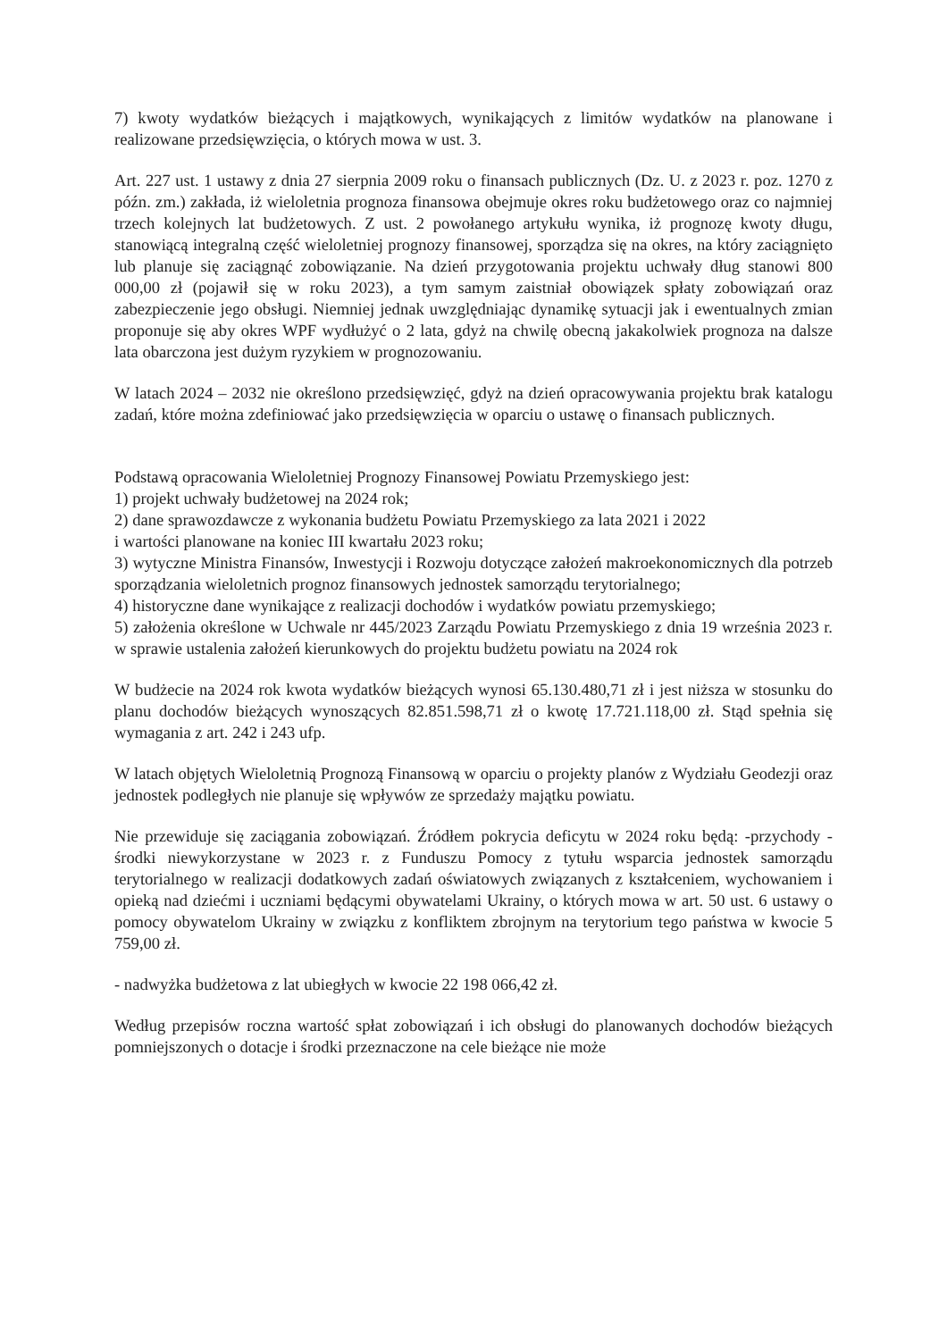7) kwoty wydatków bieżących i majątkowych, wynikających z limitów wydatków na planowane i realizowane przedsięwzięcia, o których mowa w ust. 3.
Art. 227 ust. 1 ustawy z dnia 27 sierpnia 2009 roku o finansach publicznych (Dz. U. z 2023 r. poz. 1270 z późn. zm.) zakłada, iż wieloletnia prognoza finansowa obejmuje okres roku budżetowego oraz co najmniej trzech kolejnych lat budżetowych. Z ust. 2 powołanego artykułu wynika, iż prognozę kwoty długu, stanowiącą integralną część wieloletniej prognozy finansowej, sporządza się na okres, na który zaciągnięto lub planuje się zaciągnąć zobowiązanie. Na dzień przygotowania projektu uchwały dług stanowi 800 000,00 zł (pojawił się w roku 2023), a tym samym zaistniał obowiązek spłaty zobowiązań oraz zabezpieczenie jego obsługi. Niemniej jednak uwzględniając dynamikę sytuacji jak i ewentualnych zmian proponuje się aby okres WPF wydłużyć o 2 lata, gdyż na chwilę obecną jakakolwiek prognoza na dalsze lata obarczona jest dużym ryzykiem w prognozowaniu.
W latach 2024 – 2032 nie określono przedsięwzięć, gdyż na dzień opracowywania projektu brak katalogu zadań, które można zdefiniować jako przedsięwzięcia w oparciu o ustawę o finansach publicznych.
Podstawą opracowania Wieloletniej Prognozy Finansowej Powiatu Przemyskiego jest:
1) projekt uchwały budżetowej na 2024 rok;
2) dane sprawozdawcze z wykonania budżetu Powiatu Przemyskiego za lata 2021 i 2022
i wartości planowane na koniec III kwartału 2023 roku;
3) wytyczne Ministra Finansów, Inwestycji i Rozwoju dotyczące założeń makroekonomicznych dla potrzeb sporządzania wieloletnich prognoz finansowych jednostek samorządu terytorialnego;
4) historyczne dane wynikające z realizacji dochodów i wydatków powiatu przemyskiego;
5) założenia określone w Uchwale nr 445/2023 Zarządu Powiatu Przemyskiego z dnia 19 września 2023 r. w sprawie ustalenia założeń kierunkowych do projektu budżetu powiatu na 2024 rok
W budżecie na 2024 rok kwota wydatków bieżących wynosi 65.130.480,71 zł i jest niższa w stosunku do planu dochodów bieżących wynoszących 82.851.598,71 zł o kwotę 17.721.118,00 zł. Stąd spełnia się wymagania z art. 242 i 243 ufp.
W latach objętych Wieloletnią Prognozą Finansową w oparciu o projekty planów z Wydziału Geodezji oraz jednostek podległych nie planuje się wpływów ze sprzedaży majątku powiatu.
Nie przewiduje się zaciągania zobowiązań. Źródłem pokrycia deficytu w 2024 roku będą: -przychody - środki niewykorzystane w 2023 r. z Funduszu Pomocy z tytułu wsparcia jednostek samorządu terytorialnego w realizacji dodatkowych zadań oświatowych związanych z kształceniem, wychowaniem i opieką nad dziećmi i uczniami będącymi obywatelami Ukrainy, o których mowa w art. 50 ust. 6 ustawy o pomocy obywatelom Ukrainy w związku z konfliktem zbrojnym na terytorium tego państwa w kwocie 5 759,00 zł.
- nadwyżka budżetowa z lat ubiegłych w kwocie 22 198 066,42 zł.
Według przepisów roczna wartość spłat zobowiązań i ich obsługi do planowanych dochodów bieżących pomniejszonych o dotacje i środki przeznaczone na cele bieżące nie może